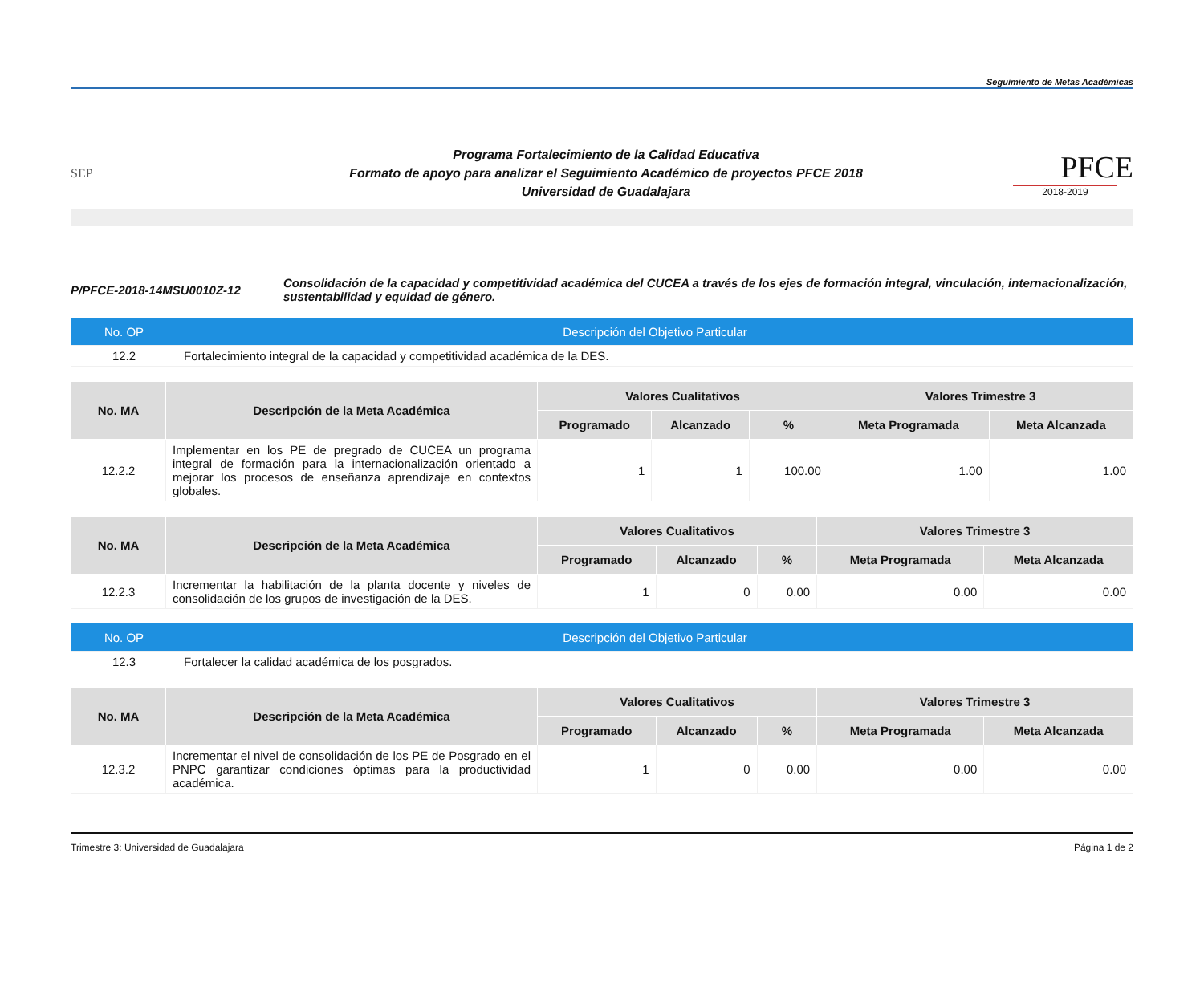Seguimiento de Metas Académicas
SEP
Programa Fortalecimiento de la Calidad Educativa
Formato de apoyo para analizar el Seguimiento Académico de proyectos PFCE 2018
Universidad de Guadalajara
PFCE
2018-2019
P/PFCE-2018-14MSU0010Z-12
Consolidación de la capacidad y competitividad académica del CUCEA a través de los ejes de formación integral, vinculación, internacionalización, sustentabilidad y equidad de género.
| No. OP | Descripción del Objetivo Particular |
| --- | --- |
| 12.2 | Fortalecimiento integral de la capacidad y competitividad académica de la DES. |
| No. MA | Descripción de la Meta Académica | Valores Cualitativos | | | Valores Trimestre 3 | |
| --- | --- | --- | --- | --- | --- | --- |
| | | Programado | Alcanzado | % | Meta Programada | Meta Alcanzada |
| 12.2.2 | Implementar en los PE de pregrado de CUCEA un programa integral de formación para la internacionalización orientado a mejorar los procesos de enseñanza aprendizaje en contextos globales. | 1 | 1 | 100.00 | 1.00 | 1.00 |
| No. MA | Descripción de la Meta Académica | Valores Cualitativos | | | Valores Trimestre 3 | |
| --- | --- | --- | --- | --- | --- | --- |
| | | Programado | Alcanzado | % | Meta Programada | Meta Alcanzada |
| 12.2.3 | Incrementar la habilitación de la planta docente y niveles de consolidación de los grupos de investigación de la DES. | 1 | 0 | 0.00 | 0.00 | 0.00 |
| No. OP | Descripción del Objetivo Particular |
| --- | --- |
| 12.3 | Fortalecer la calidad académica de los posgrados. |
| No. MA | Descripción de la Meta Académica | Valores Cualitativos | | | Valores Trimestre 3 | |
| --- | --- | --- | --- | --- | --- | --- |
| | | Programado | Alcanzado | % | Meta Programada | Meta Alcanzada |
| 12.3.2 | Incrementar el nivel de consolidación de los PE de Posgrado en el PNPC garantizar condiciones óptimas para la productividad académica. | 1 | 0 | 0.00 | 0.00 | 0.00 |
Trimestre 3: Universidad de Guadalajara Página 1 de 2